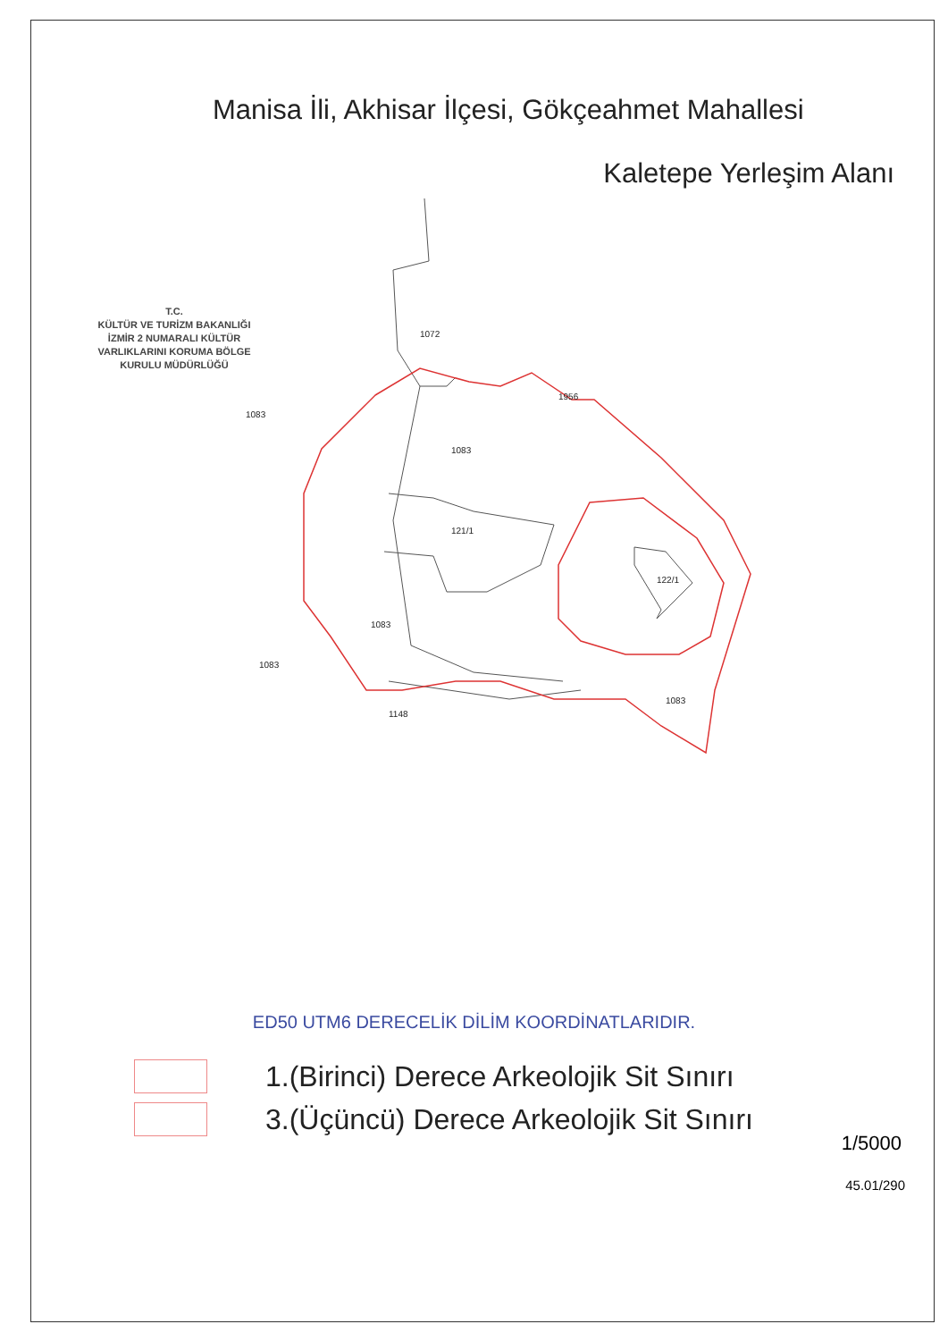Manisa İli, Akhisar İlçesi, Gökçeahmet Mahallesi
Kaletepe Yerleşim Alanı
1072
1956
1083
121/1
122/1
1083
1083
1148
1083
1083
T.C.
KÜLTÜR VE TURİZM BAKANLIĞI
İZMİR 2 NUMARALI KÜLTÜR
VARLIKLARINI KORUMA BÖLGE
KURULU MÜDÜRLÜĞÜ
ED50 UTM6 DERECELİK DİLİM KOORDİNATLARIDIR.
1.(Birinci) Derece Arkeolojik Sit Sınırı
3.(Üçüncü) Derece Arkeolojik Sit Sınırı
1/5000
45.01/290